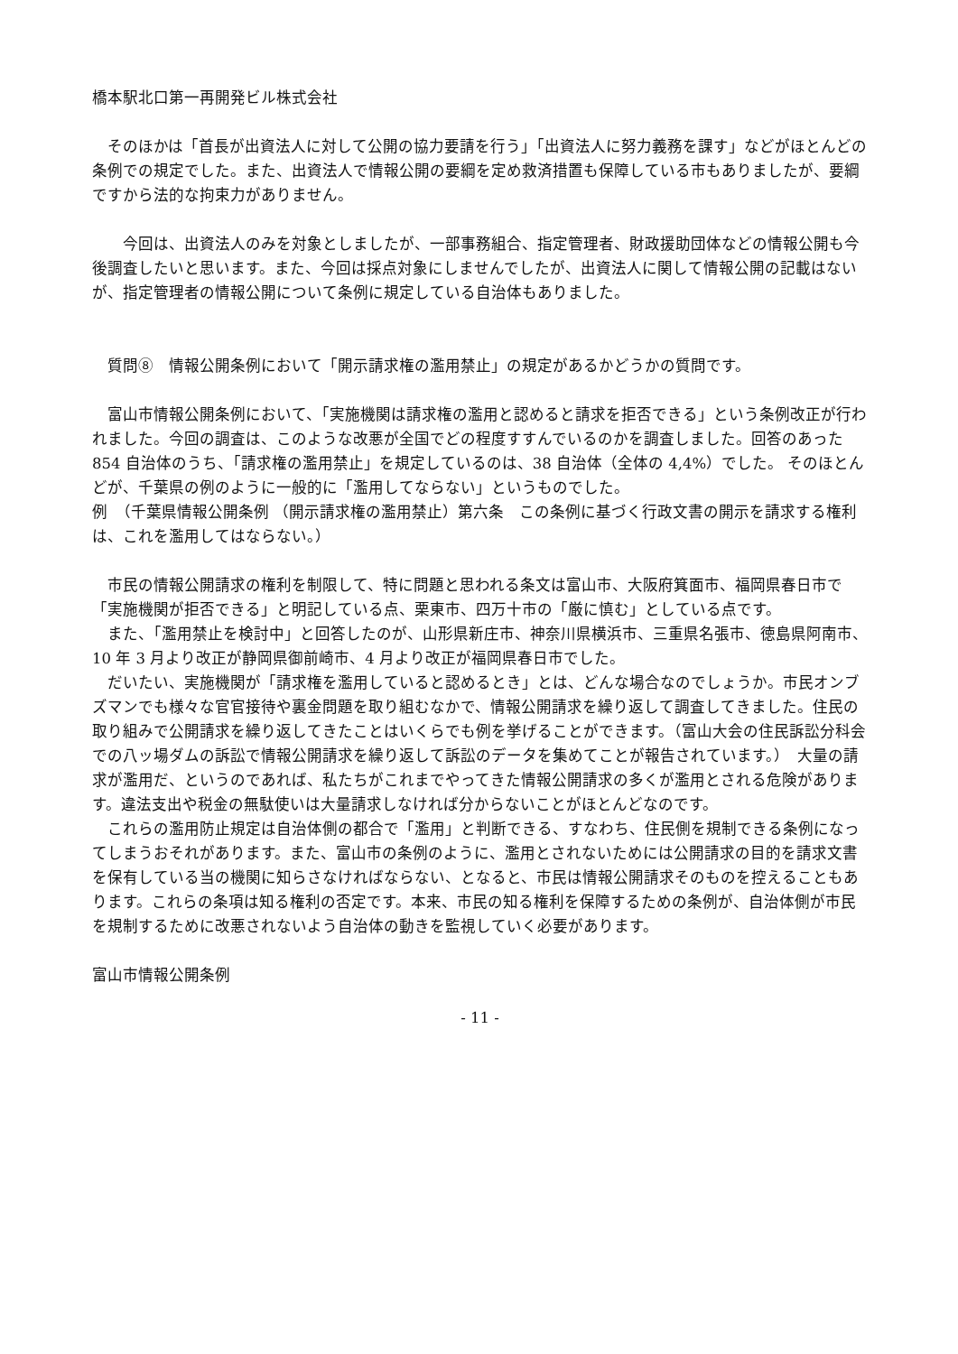橋本駅北口第一再開発ビル株式会社
　そのほかは「首長が出資法人に対して公開の協力要請を行う」「出資法人に努力義務を課す」などがほとんどの条例での規定でした。また、出資法人で情報公開の要綱を定め救済措置も保障している市もありましたが、要綱ですから法的な拘束力がありません。
　　今回は、出資法人のみを対象としましたが、一部事務組合、指定管理者、財政援助団体などの情報公開も今後調査したいと思います。また、今回は採点対象にしませんでしたが、出資法人に関して情報公開の記載はないが、指定管理者の情報公開について条例に規定している自治体もありました。
　質問⑧　情報公開条例において「開示請求権の濫用禁止」の規定があるかどうかの質問です。
　富山市情報公開条例において、「実施機関は請求権の濫用と認めると請求を拒否できる」という条例改正が行われました。今回の調査は、このような改悪が全国でどの程度すすんでいるのかを調査しました。回答のあった 854 自治体のうち、「請求権の濫用禁止」を規定しているのは、38 自治体（全体の 4,4%）でした。 そのほとんどが、千葉県の例のように一般的に「濫用してならない」というものでした。
例　（千葉県情報公開条例 （開示請求権の濫用禁止）第六条　この条例に基づく行政文書の開示を請求する権利は、これを濫用してはならない。）
　市民の情報公開請求の権利を制限して、特に問題と思われる条文は富山市、大阪府箕面市、福岡県春日市で「実施機関が拒否できる」と明記している点、栗東市、四万十市の「厳に慎む」としている点です。
　また、「濫用禁止を検討中」と回答したのが、山形県新庄市、神奈川県横浜市、三重県名張市、徳島県阿南市、10 年 3 月より改正が静岡県御前崎市、4 月より改正が福岡県春日市でした。
　だいたい、実施機関が「請求権を濫用していると認めるとき」とは、どんな場合なのでしょうか。市民オンブズマンでも様々な官官接待や裏金問題を取り組むなかで、情報公開請求を繰り返して調査してきました。住民の取り組みで公開請求を繰り返してきたことはいくらでも例を挙げることができます。（富山大会の住民訴訟分科会での八ッ場ダムの訴訟で情報公開請求を繰り返して訴訟のデータを集めてことが報告されています。）　大量の請求が濫用だ、というのであれば、私たちがこれまでやってきた情報公開請求の多くが濫用とされる危険があります。違法支出や税金の無駄使いは大量請求しなければ分からないことがほとんどなのです。
　これらの濫用防止規定は自治体側の都合で「濫用」と判断できる、すなわち、住民側を規制できる条例になってしまうおそれがあります。また、富山市の条例のように、濫用とされないためには公開請求の目的を請求文書を保有している当の機関に知らさなければならない、となると、市民は情報公開請求そのものを控えることもあります。これらの条項は知る権利の否定です。本来、市民の知る権利を保障するための条例が、自治体側が市民を規制するために改悪されないよう自治体の動きを監視していく必要があります。
富山市情報公開条例
- 11 -